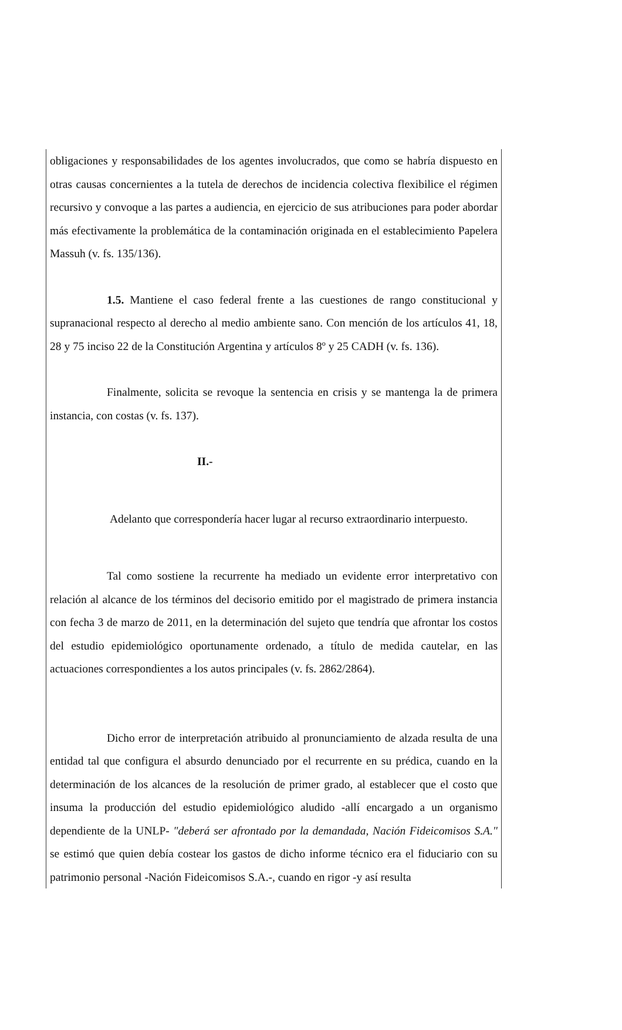obligaciones y responsabilidades de los agentes involucrados, que como se habría dispuesto en otras causas concernientes a la tutela de derechos de incidencia colectiva flexibilice el régimen recursivo y convoque a las partes a audiencia, en ejercicio de sus atribuciones para poder abordar más efectivamente la problemática de la contaminación originada en el establecimiento Papelera Massuh (v. fs. 135/136).
1.5. Mantiene el caso federal frente a las cuestiones de rango constitucional y supranacional respecto al derecho al medio ambiente sano. Con mención de los artículos 41, 18, 28 y 75 inciso 22 de la Constitución Argentina y artículos 8º y 25 CADH (v. fs. 136).
Finalmente, solicita se revoque la sentencia en crisis y se mantenga la de primera instancia, con costas (v. fs. 137).
II.-
Adelanto que correspondería hacer lugar al recurso extraordinario interpuesto.
Tal como sostiene la recurrente ha mediado un evidente error interpretativo con relación al alcance de los términos del decisorio emitido por el magistrado de primera instancia con fecha 3 de marzo de 2011, en la determinación del sujeto que tendría que afrontar los costos del estudio epidemiológico oportunamente ordenado, a título de medida cautelar, en las actuaciones correspondientes a los autos principales (v. fs. 2862/2864).
Dicho error de interpretación atribuido al pronunciamiento de alzada resulta de una entidad tal que configura el absurdo denunciado por el recurrente en su prédica, cuando en la determinación de los alcances de la resolución de primer grado, al establecer que el costo que insuma la producción del estudio epidemiológico aludido -allí encargado a un organismo dependiente de la UNLP- "deberá ser afrontado por la demandada, Nación Fideicomisos S.A." se estimó que quien debía costear los gastos de dicho informe técnico era el fiduciario con su patrimonio personal -Nación Fideicomisos S.A.-, cuando en rigor -y así resulta